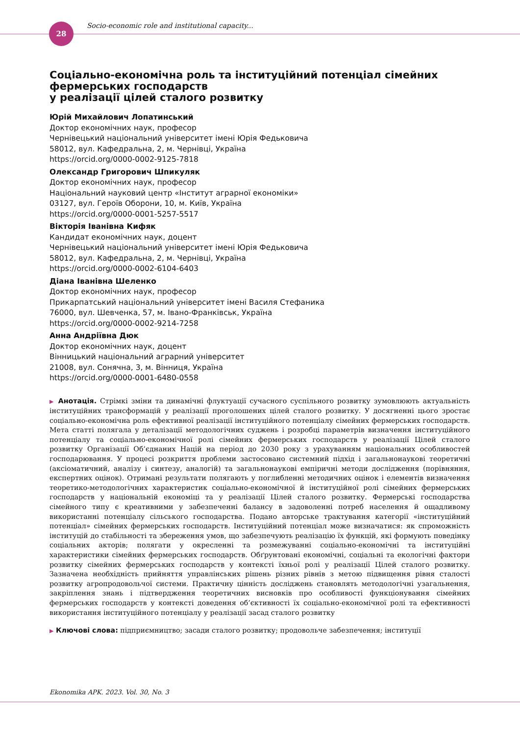28
Socio-economic role and institutional capacity...
Соціально-економічна роль та інституційний потенціал сімейних фермерських господарств
у реалізації цілей сталого розвитку
Юрій Михайлович Лопатинський
Доктор економічних наук, професор
Чернівецький національний університет імені Юрія Федьковича
58012, вул. Кафедральна, 2, м. Чернівці, Україна
https://orcid.org/0000-0002-9125-7818
Олександр Григорович Шпикуляк
Доктор економічних наук, професор
Національний науковий центр «Інститут аграрної економіки»
03127, вул. Героїв Оборони, 10, м. Київ, Україна
https://orcid.org/0000-0001-5257-5517
Вікторія Іванівна Кифяк
Кандидат економічних наук, доцент
Чернівецький національний університет імені Юрія Федьковича
58012, вул. Кафедральна, 2, м. Чернівці, Україна
https://orcid.org/0000-0002-6104-6403
Діана Іванівна Шеленко
Доктор економічних наук, професор
Прикарпатський національний університет імені Василя Стефаника
76000, вул. Шевченка, 57, м. Івано-Франківськ, Україна
https://orcid.org/0000-0002-9214-7258
Анна Андріївна Дюк
Доктор економічних наук, доцент
Вінницький національний аграрний університет
21008, вул. Сонячна, 3, м. Вінниця, Україна
https://orcid.org/0000-0001-6480-0558
▶ Анотація. Стрімкі зміни та динамічні флуктуації сучасного суспільного розвитку зумовлюють актуальність інституційних трансформацій у реалізації проголошених цілей сталого розвитку. У досягненні цього зростає соціально-економічна роль ефективної реалізації інституційного потенціалу сімейних фермерських господарств. Мета статті полягала у деталізації методологічних суджень і розробці параметрів визначення інституційного потенціалу та соціально-економічної ролі сімейних фермерських господарств у реалізації Цілей сталого розвитку Організації Об’єднаних Націй на період до 2030 року з урахуванням національних особливостей господарювання. У процесі розкриття проблеми застосовано системний підхід і загальнонаукові теоретичні (аксіоматичний, аналізу і синтезу, аналогій) та загальнонаукові емпіричні методи дослідження (порівняння, експертних оцінок). Отримані результати полягають у поглибленні методичних оцінок і елементів визначення теоретико-методологічних характеристик соціально-економічної й інституційної ролі сімейних фермерських господарств у національній економіці та у реалізації Цілей сталого розвитку. Фермерські господарства сімейного типу є креативними у забезпеченні балансу в задоволенні потреб населення й ощадливому використанні потенціалу сільського господарства. Подано авторське трактування категорії «інституційний потенціал» сімейних фермерських господарств. Інституційний потенціал може визначатися: як спроможність інституцій до стабільності та збереження умов, що забезпечують реалізацію їх функцій, які формують поведінку соціальних акторів; полягати у окресленні та розмежуванні соціально-економічні та інституційні характеристики сімейних фермерських господарств. Обґрунтовані економічні, соціальні та екологічні фактори розвитку сімейних фермерських господарств у контексті їхньої ролі у реалізації Цілей сталого розвитку. Зазначена необхідність прийняття управлінських рішень різних рівнів з метою підвищення рівня сталості розвитку агропродовольчої системи. Практичну цінність досліджень становлять методологічні узагальнення, закріплення знань і підтвердження теоретичних висновків про особливості функціонування сімейних фермерських господарств у контексті доведення об’єктивності їх соціально-економічної ролі та ефективності використання інституційного потенціалу у реалізації засад сталого розвитку
▶ Ключові слова: підприємництво; засади сталого розвитку; продовольче забезпечення; інституції
Ekonomika APK. 2023. Vol. 30, No. 3